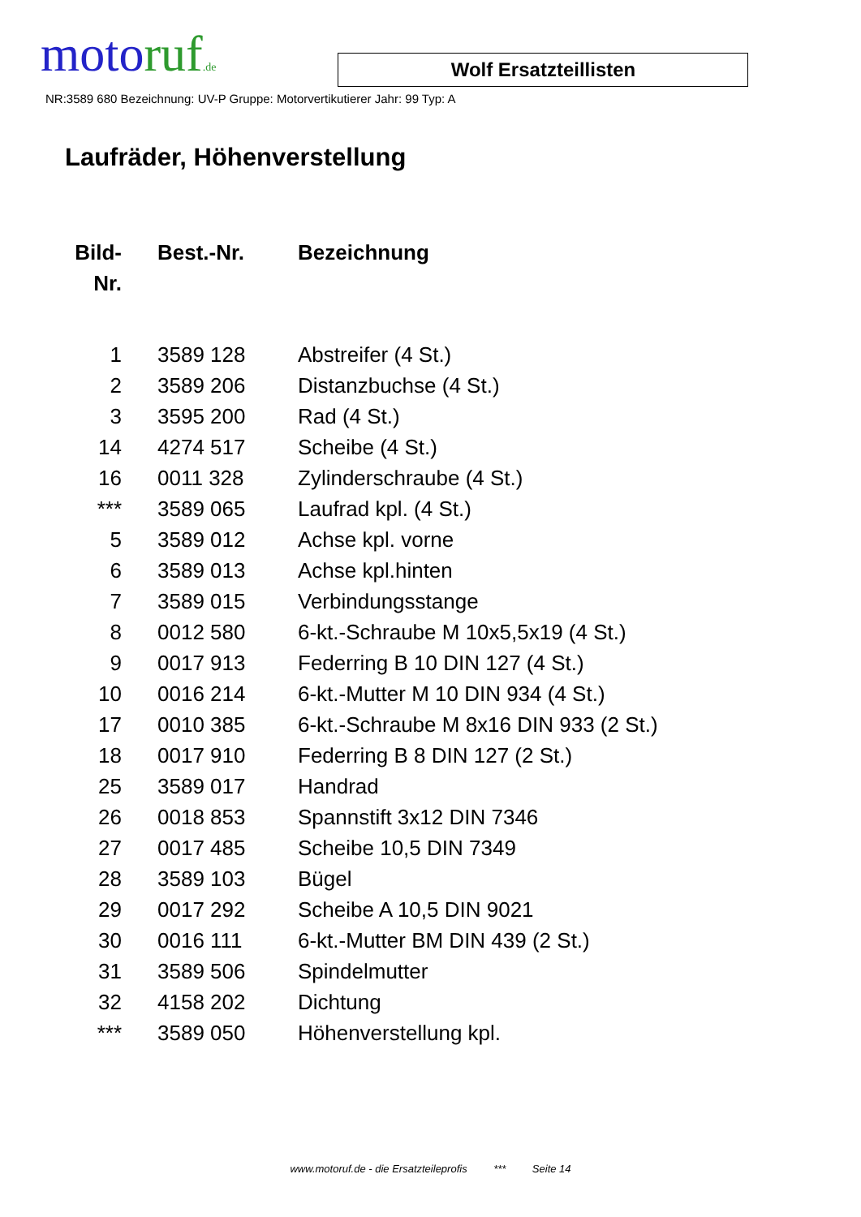moto ruf.de
Wolf Ersatzteillisten
NR:3589 680 Bezeichnung: UV-P Gruppe: Motorvertikutierer Jahr: 99 Typ: A
Laufräder, Höhenverstellung
| Bild- Nr. | Best.-Nr. | Bezeichnung |
| --- | --- | --- |
| 1 | 3589 128 | Abstreifer (4 St.) |
| 2 | 3589 206 | Distanzbuchse (4 St.) |
| 3 | 3595 200 | Rad (4 St.) |
| 14 | 4274 517 | Scheibe (4 St.) |
| 16 | 0011 328 | Zylinderschraube (4 St.) |
| *** | 3589 065 | Laufrad kpl. (4 St.) |
| 5 | 3589 012 | Achse kpl. vorne |
| 6 | 3589 013 | Achse kpl.hinten |
| 7 | 3589 015 | Verbindungsstange |
| 8 | 0012 580 | 6-kt.-Schraube M 10x5,5x19 (4 St.) |
| 9 | 0017 913 | Federring B 10 DIN 127 (4 St.) |
| 10 | 0016 214 | 6-kt.-Mutter M 10 DIN 934 (4 St.) |
| 17 | 0010 385 | 6-kt.-Schraube M 8x16 DIN 933 (2 St.) |
| 18 | 0017 910 | Federring B 8 DIN 127 (2 St.) |
| 25 | 3589 017 | Handrad |
| 26 | 0018 853 | Spannstift 3x12 DIN 7346 |
| 27 | 0017 485 | Scheibe 10,5 DIN 7349 |
| 28 | 3589 103 | Bügel |
| 29 | 0017 292 | Scheibe A 10,5 DIN 9021 |
| 30 | 0016 111 | 6-kt.-Mutter BM DIN 439 (2 St.) |
| 31 | 3589 506 | Spindelmutter |
| 32 | 4158 202 | Dichtung |
| *** | 3589 050 | Höhenverstellung kpl. |
www.motoruf.de - die Ersatzteileprofis *** Seite 14